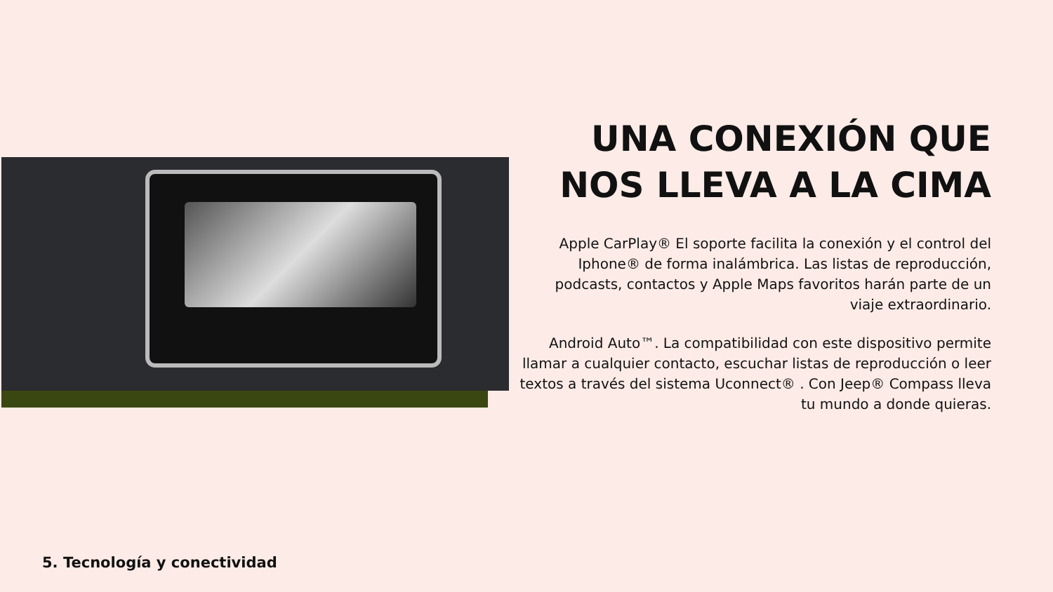UNA CONEXIÓN QUE NOS LLEVA A LA CIMA
Apple CarPlay® El soporte facilita la conexión y el control del Iphone® de forma inalámbrica. Las listas de reproducción, podcasts, contactos y Apple Maps favoritos harán parte de un viaje extraordinario.
Android Auto™. La compatibilidad con este dispositivo permite llamar a cualquier contacto, escuchar listas de reproducción o leer textos a través del sistema Uconnect® . Con Jeep® Compass lleva tu mundo a donde quieras.
5. Tecnología y conectividad